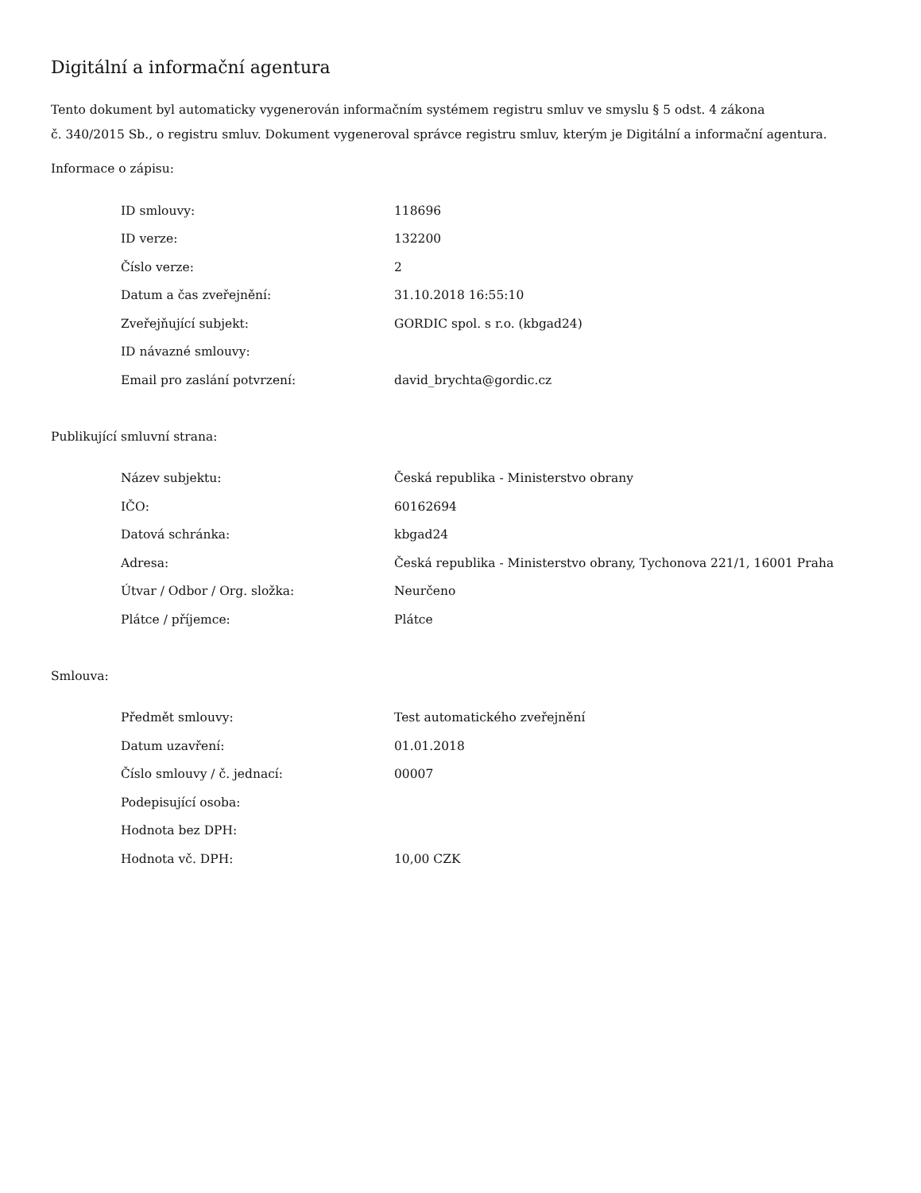Digitální a informační agentura
Tento dokument byl automaticky vygenerován informačním systémem registru smluv ve smyslu § 5 odst. 4 zákona
č. 340/2015 Sb., o registru smluv. Dokument vygeneroval správce registru smluv, kterým je Digitální a informační agentura.
Informace o zápisu:
| ID smlouvy: | 118696 |
| ID verze: | 132200 |
| Číslo verze: | 2 |
| Datum a čas zveřejnění: | 31.10.2018 16:55:10 |
| Zveřejňující subjekt: | GORDIC spol. s r.o. (kbgad24) |
| ID návazné smlouvy: | |
| Email pro zaslání potvrzení: | david_brychta@gordic.cz |
Publikující smluvní strana:
| Název subjektu: | Česká republika - Ministerstvo obrany |
| IČO: | 60162694 |
| Datová schránka: | kbgad24 |
| Adresa: | Česká republika - Ministerstvo obrany, Tychonova 221/1, 16001 Praha |
| Útvar / Odbor / Org. složka: | Neurčeno |
| Plátce / příjemce: | Plátce |
Smlouva:
| Předmět smlouvy: | Test automatického zveřejnění |
| Datum uzavření: | 01.01.2018 |
| Číslo smlouvy / č. jednací: | 00007 |
| Podepisující osoba: | |
| Hodnota bez DPH: | |
| Hodnota vč. DPH: | 10,00 CZK |